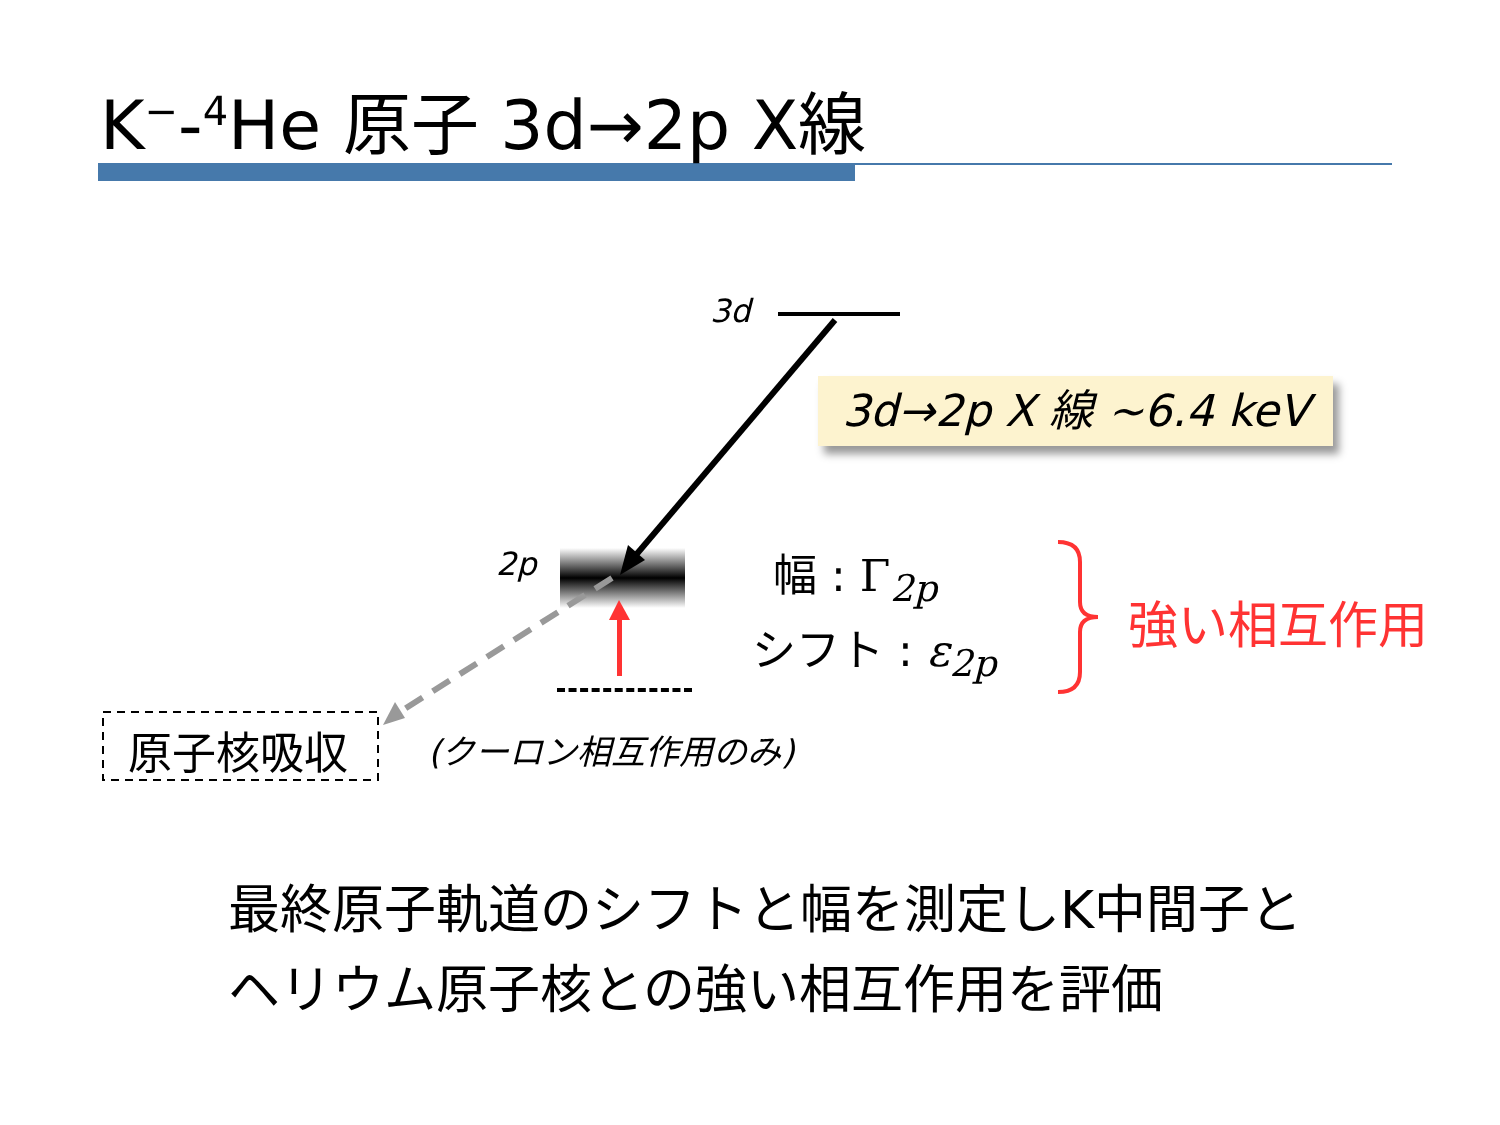K<sup>−</sup>-<sup>4</sup>He 原子 3d→2p X線
3d
3d→2p X 線 ~6.4 keV
2p 幅 : Γ<sub>2p</sub>
シフト : ε<sub>2p</sub> 強い相互作用
原子核吸収 (クーロン相互作用のみ)
最終原子軌道のシフトと幅を測定しK中間子と
ヘリウム原子核との強い相互作用を評価